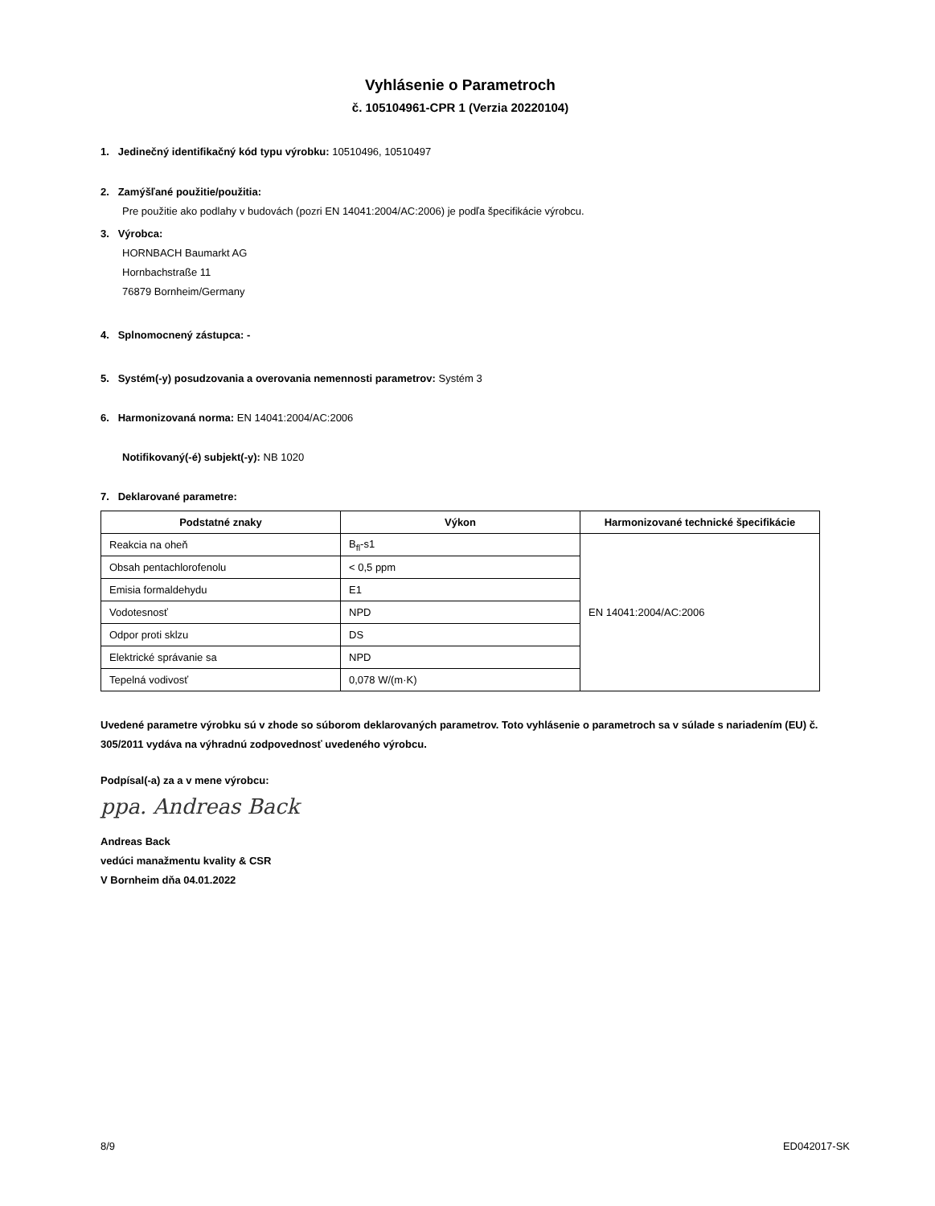Vyhlásenie o Parametroch
č. 105104961-CPR 1 (Verzia 20220104)
1. Jedinečný identifikačný kód typu výrobku: 10510496, 10510497
2. Zamýšľané použitie/použitia:
Pre použitie ako podlahy v budovách (pozri EN 14041:2004/AC:2006) je podľa špecifikácie výrobcu.
3. Výrobca:
HORNBACH Baumarkt AG
Hornbachstraße 11
76879 Bornheim/Germany
4. Splnomocnený zástupca: -
5. Systém(-y) posudzovania a overovania nemennosti parametrov: Systém 3
6. Harmonizovaná norma: EN 14041:2004/AC:2006
Notifikovaný(-é) subjekt(-y): NB 1020
7. Deklarované parametre:
| Podstatné znaky | Výkon | Harmonizované technické špecifikácie |
| --- | --- | --- |
| Reakcia na oheň | B<sub>fl</sub>-s1 | EN 14041:2004/AC:2006 |
| Obsah pentachlorofenolu | < 0,5 ppm | |
| Emisia formaldehydu | E1 | |
| Vodotesnosť | NPD | |
| Odpor proti sklzu | DS | |
| Elektrické správanie sa | NPD | |
| Tepelná vodivosť | 0,078 W/(m·K) | |
Uvedené parametre výrobku sú v zhode so súborom deklarovaných parametrov. Toto vyhlásenie o parametroch sa v súlade s nariadením (EU) č. 305/2011 vydáva na výhradnú zodpovednosť uvedeného výrobcu.
Podpísal(-a) za a v mene výrobcu:
ppa. Andreas Back
Andreas Back
vedúci manažmentu kvality & CSR
V Bornheim dňa 04.01.2022
8/9 ED042017-SK